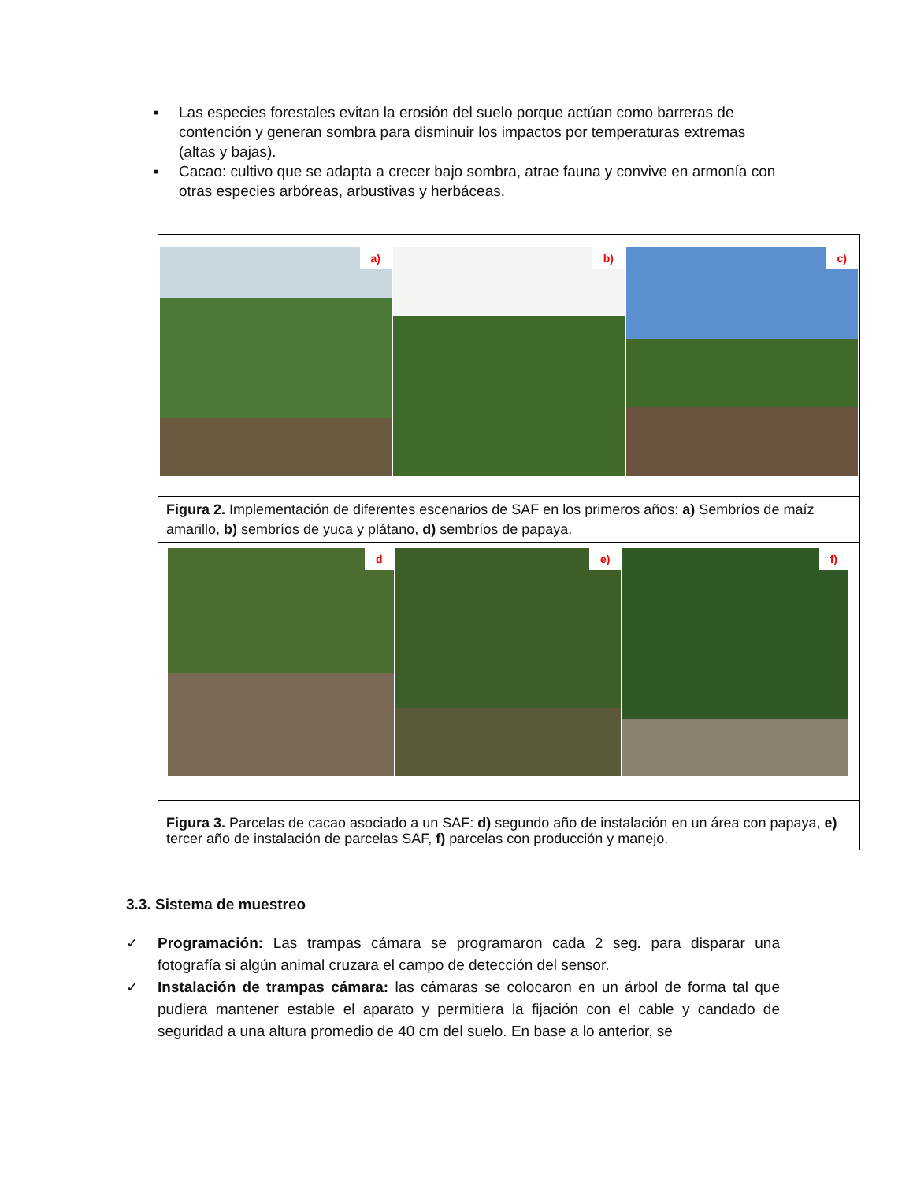▪ Las especies forestales evitan la erosión del suelo porque actúan como barreras de contención y generan sombra para disminuir los impactos por temperaturas extremas (altas y bajas).
▪ Cacao: cultivo que se adapta a crecer bajo sombra, atrae fauna y convive en armonía con otras especies arbóreas, arbustivas y herbáceas.
a)
b)
c)
Figura 2. Implementación de diferentes escenarios de SAF en los primeros años: a) Sembríos de maíz amarillo, b) sembríos de yuca y plátano, d) sembríos de papaya.
d
e)
f)
Figura 3. Parcelas de cacao asociado a un SAF: d) segundo año de instalación en un área con papaya, e) tercer año de instalación de parcelas SAF, f) parcelas con producción y manejo.
3.3. Sistema de muestreo
✓ Programación: Las trampas cámara se programaron cada 2 seg. para disparar una fotografía si algún animal cruzara el campo de detección del sensor.
✓ Instalación de trampas cámara: las cámaras se colocaron en un árbol de forma tal que pudiera mantener estable el aparato y permitiera la fijación con el cable y candado de seguridad a una altura promedio de 40 cm del suelo. En base a lo anterior, se